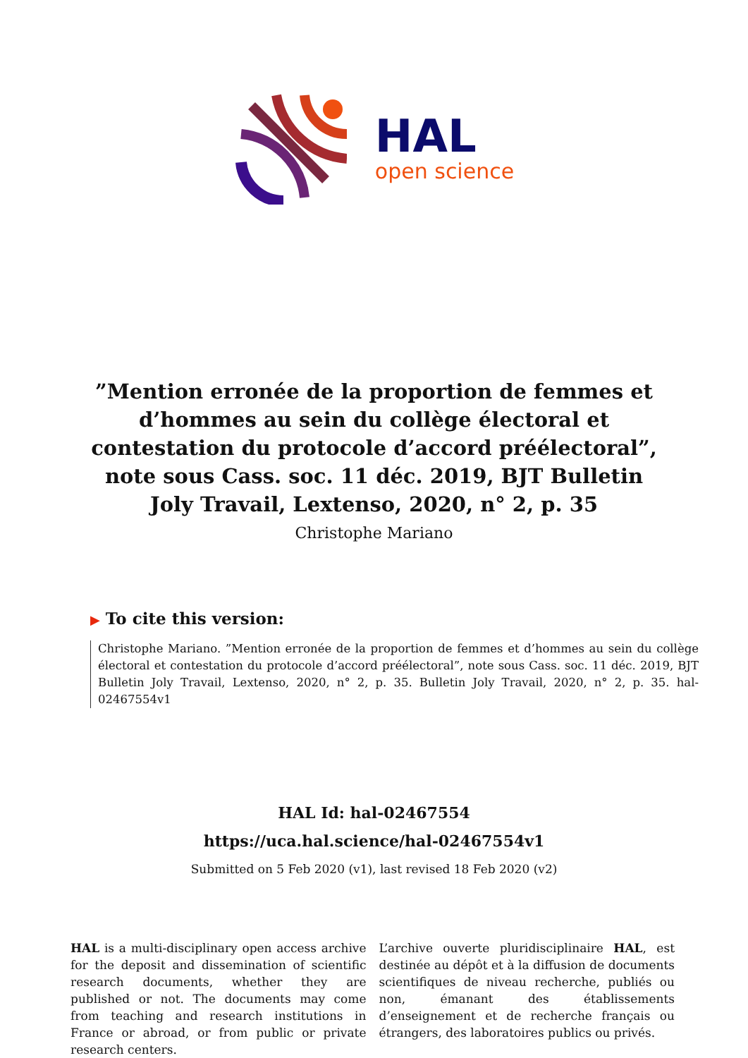HAL
open science
”Mention erronée de la proportion de femmes et d’hommes au sein du collège électoral et contestation du protocole d’accord préélectoral”, note sous Cass. soc. 11 déc. 2019, BJT Bulletin Joly Travail, Lextenso, 2020, n° 2, p. 35
Christophe Mariano
▶ To cite this version:
Christophe Mariano. ”Mention erronée de la proportion de femmes et d’hommes au sein du collège électoral et contestation du protocole d’accord préélectoral”, note sous Cass. soc. 11 déc. 2019, BJT Bulletin Joly Travail, Lextenso, 2020, n° 2, p. 35. Bulletin Joly Travail, 2020, n° 2, p. 35. hal-02467554v1
HAL Id: hal-02467554
https://uca.hal.science/hal-02467554v1
Submitted on 5 Feb 2020 (v1), last revised 18 Feb 2020 (v2)
HAL is a multi-disciplinary open access archive for the deposit and dissemination of scientific research documents, whether they are published or not. The documents may come from teaching and research institutions in France or abroad, or from public or private research centers.
L’archive ouverte pluridisciplinaire HAL, est destinée au dépôt et à la diffusion de documents scientifiques de niveau recherche, publiés ou non, émanant des établissements d’enseignement et de recherche français ou étrangers, des laboratoires publics ou privés.